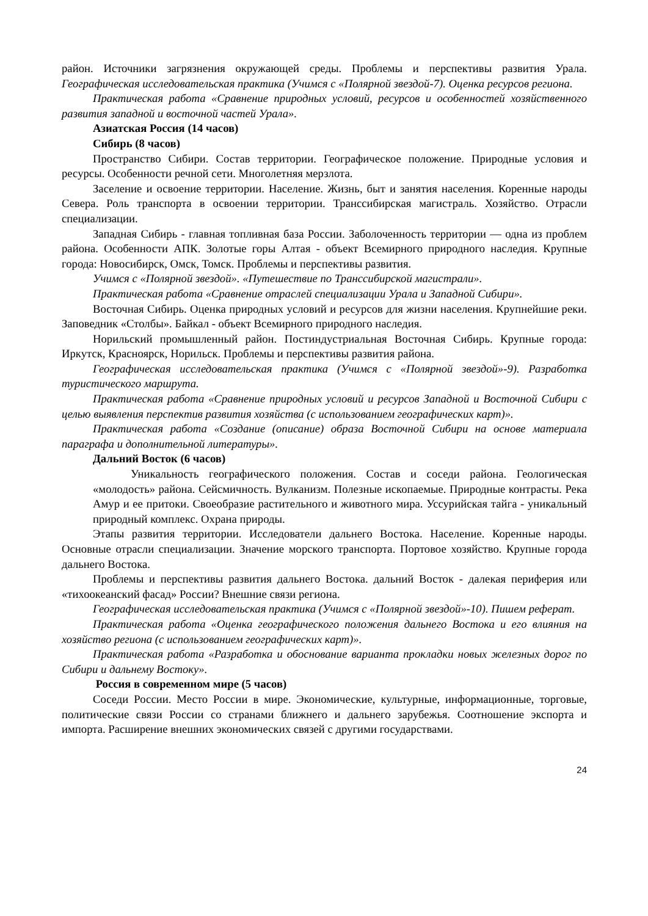район. Источники загрязнения окружающей среды. Проблемы и перспективы развития Урала. Географическая исследовательская практика (Учимся с «Полярной звездой-7). Оценка ресурсов региона.
Практическая работа «Сравнение природных условий, ресурсов и особенностей хозяйственного развития западной и восточной частей Урала».
Азиатская Россия (14 часов)
Сибирь (8 часов)
Пространство Сибири. Состав территории. Географическое положение. Природные условия и ресурсы. Особенности речной сети. Многолетняя мерзлота.
Заселение и освоение территории. Население. Жизнь, быт и занятия населения. Коренные народы Севера. Роль транспорта в освоении территории. Транссибирская магистраль. Хозяйство. Отрасли специализации.
Западная Сибирь - главная топливная база России. Заболоченность территории — одна из проблем района. Особенности АПК. Золотые горы Алтая - объект Всемирного природного наследия. Крупные города: Новосибирск, Омск, Томск. Проблемы и перспективы развития.
Учимся с «Полярной звездой». «Путешествие по Транссибирской магистрали».
Практическая работа «Сравнение отраслей специализации Урала и Западной Сибири».
Восточная Сибирь. Оценка природных условий и ресурсов для жизни населения. Крупнейшие реки. Заповедник «Столбы». Байкал - объект Всемирного природного наследия.
Норильский промышленный район. Постиндустриальная Восточная Сибирь. Крупные города: Иркутск, Красноярск, Норильск. Проблемы и перспективы развития района.
Географическая исследовательская практика (Учимся с «Полярной звездой»-9). Разработка туристического маршрута.
Практическая работа «Сравнение природных условий и ресурсов Западной и Восточной Сибири с целью выявления перспектив развития хозяйства (с использованием географических карт)».
Практическая работа «Создание (описание) образа Восточной Сибири на основе материала параграфа и дополнительной литературы».
Дальний Восток (6 часов)
Уникальность географического положения. Состав и соседи района. Геологическая «молодость» района. Сейсмичность. Вулканизм. Полезные ископаемые. Природные контрасты. Река Амур и ее притоки. Своеобразие растительного и животного мира. Уссурийская тайга - уникальный природный комплекс. Охрана природы.
Этапы развития территории. Исследователи дальнего Востока. Население. Коренные народы. Основные отрасли специализации. Значение морского транспорта. Портовое хозяйство. Крупные города дальнего Востока.
Проблемы и перспективы развития дальнего Востока. дальний Восток - далекая периферия или «тихоокеанский фасад» России? Внешние связи региона.
Географическая исследовательская практика (Учимся с «Полярной звездой»-10). Пишем реферат.
Практическая работа «Оценка географического положения дальнего Востока и его влияния на хозяйство региона (с использованием географических карт)».
Практическая работа «Разработка и обоснование варианта прокладки новых железных дорог по Сибири и дальнему Востоку».
Россия в современном мире (5 часов)
Соседи России. Место России в мире. Экономические, культурные, информационные, торговые, политические связи России со странами ближнего и дальнего зарубежья. Соотношение экспорта и импорта. Расширение внешних экономических связей с другими государствами.
24